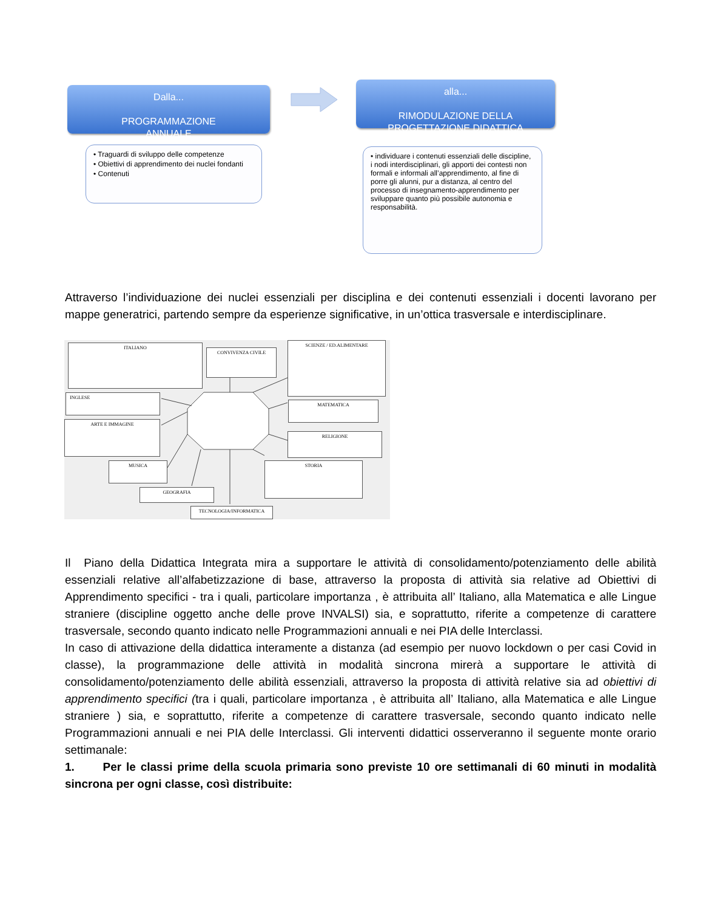Dalla...
PROGRAMMAZIONE
ANNUALE
alla...
RIMODULAZIONE DELLA
PROGETTAZIONE DIDATTICA
• Traguardi di sviluppo delle competenze
• Obiettivi di apprendimento dei nuclei fondanti
• Contenuti
• individuare i contenuti essenziali delle discipline, i nodi interdisciplinari, gli apporti dei contesti non formali e informali all’apprendimento, al fine di porre gli alunni, pur a distanza, al centro del processo di insegnamento-apprendimento per sviluppare quanto più possibile autonomia e responsabilità.
Attraverso l’individuazione dei nuclei essenziali per disciplina e dei contenuti essenziali i docenti lavorano per mappe generatrici, partendo sempre da esperienze significative, in un’ottica trasversale e interdisciplinare.
ITALIANO
CONVIVENZA CIVILE
SCIENZE / ED.ALIMENTARE
INGLESE
MATEMATICA
ARTE E IMMAGINE
RELIGIONE
MUSICA STORIA
GEOGRAFIA
TECNOLOGIA/INFORMATICA
Il Piano della Didattica Integrata mira a supportare le attività di consolidamento/potenziamento delle abilità essenziali relative all’alfabetizzazione di base, attraverso la proposta di attività sia relative ad Obiettivi di Apprendimento specifici - tra i quali, particolare importanza , è attribuita all’ Italiano, alla Matematica e alle Lingue straniere (discipline oggetto anche delle prove INVALSI) sia, e soprattutto, riferite a competenze di carattere trasversale, secondo quanto indicato nelle Programmazioni annuali e nei PIA delle Interclassi.
In caso di attivazione della didattica interamente a distanza (ad esempio per nuovo lockdown o per casi Covid in classe), la programmazione delle attività in modalità sincrona mirerà a supportare le attività di consolidamento/potenziamento delle abilità essenziali, attraverso la proposta di attività relative sia ad obiettivi di apprendimento specifici (tra i quali, particolare importanza , è attribuita all’ Italiano, alla Matematica e alle Lingue straniere ) sia, e soprattutto, riferite a competenze di carattere trasversale, secondo quanto indicato nelle Programmazioni annuali e nei PIA delle Interclassi. Gli interventi didattici osserveranno il seguente monte orario settimanale:
1. Per le classi prime della scuola primaria sono previste 10 ore settimanali di 60 minuti in modalità sincrona per ogni classe, così distribuite: